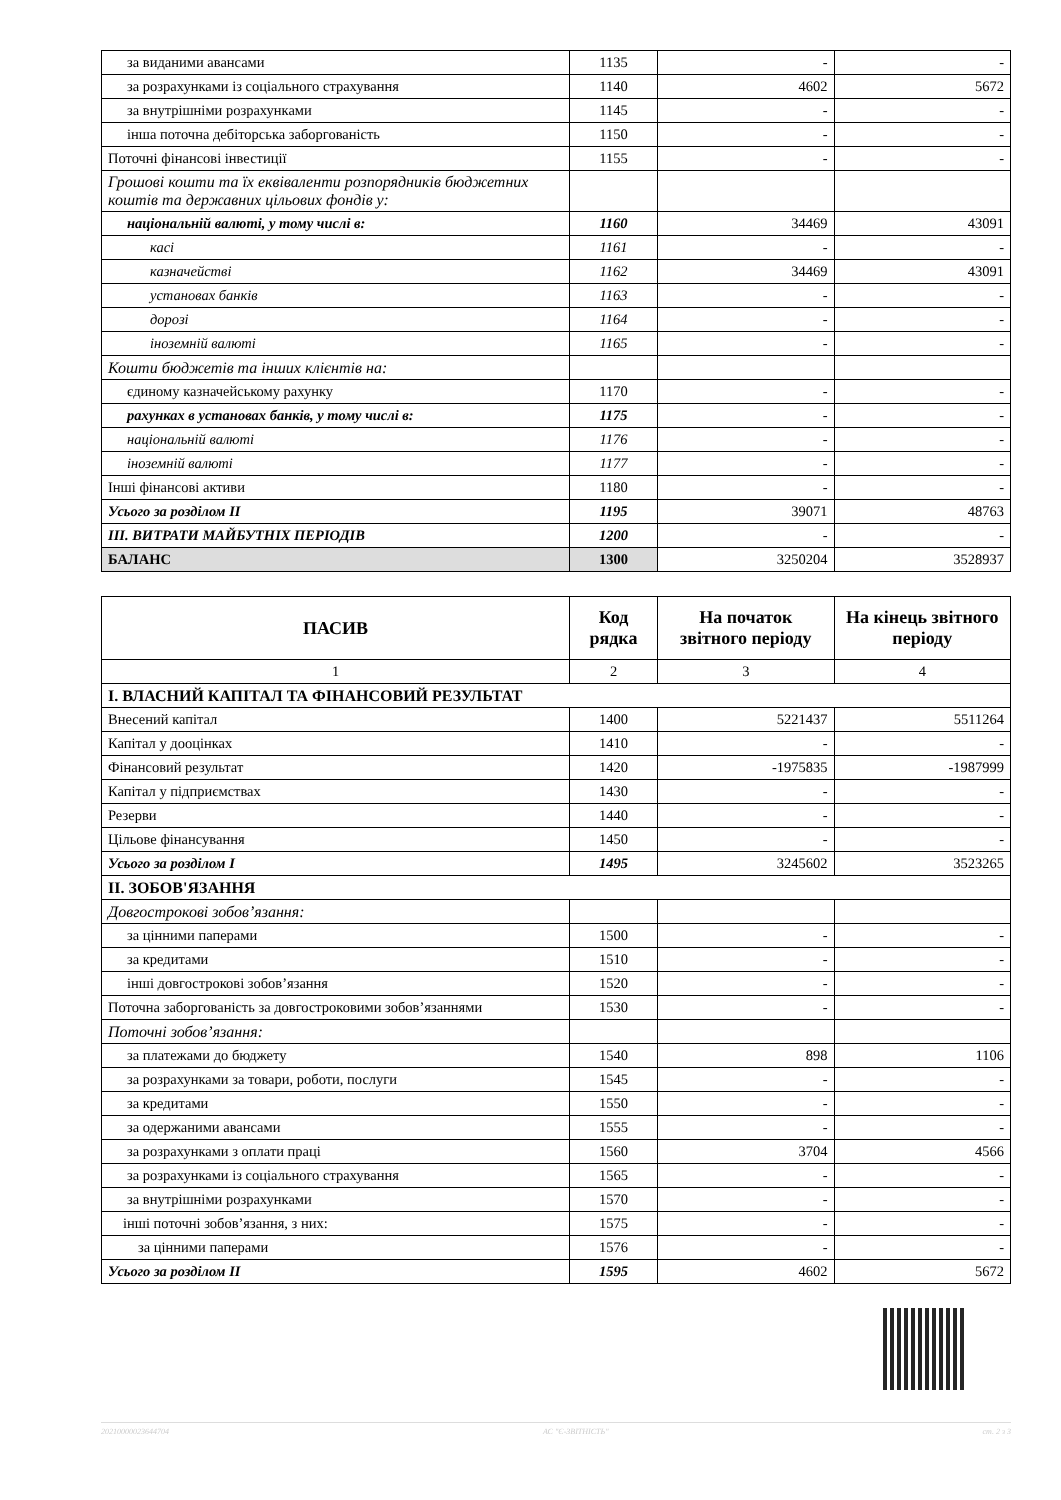| за виданими авансами | 1135 | - | - |
| за розрахунками із соціального страхування | 1140 | 4602 | 5672 |
| за внутрішніми розрахунками | 1145 | - | - |
| інша поточна дебіторська заборгованість | 1150 | - | - |
| Поточні фінансові інвестиції | 1155 | - | - |
| Грошові кошти та їх еквіваленти розпорядників бюджетних коштів та державних цільових фондів у: | | | |
| національній валюті, у тому числі в: | 1160 | 34469 | 43091 |
| касі | 1161 | - | - |
| казначействі | 1162 | 34469 | 43091 |
| установах банків | 1163 | - | - |
| дорозі | 1164 | - | - |
| іноземній валюті | 1165 | - | - |
| Кошти бюджетів та інших клієнтів на: | | | |
| єдиному казначейському рахунку | 1170 | - | - |
| рахунках в установах банків, у тому числі в: | 1175 | - | - |
| національній валюті | 1176 | - | - |
| іноземній валюті | 1177 | - | - |
| Інші фінансові активи | 1180 | - | - |
| Усього за розділом II | 1195 | 39071 | 48763 |
| III. ВИТРАТИ МАЙБУТНІХ ПЕРІОДІВ | 1200 | - | - |
| БАЛАНС | 1300 | 3250204 | 3528937 |
| ПАСИВ | Код рядка | На початок звітного періоду | На кінець звітного періоду |
| --- | --- | --- | --- |
| 1 | 2 | 3 | 4 |
| I. ВЛАСНИЙ КАПІТАЛ ТА ФІНАНСОВИЙ РЕЗУЛЬТАТ | | | |
| Внесений капітал | 1400 | 5221437 | 5511264 |
| Капітал у дооцінках | 1410 | - | - |
| Фінансовий результат | 1420 | -1975835 | -1987999 |
| Капітал у підприємствах | 1430 | - | - |
| Резерви | 1440 | - | - |
| Цільове фінансування | 1450 | - | - |
| Усього за розділом I | 1495 | 3245602 | 3523265 |
| II. ЗОБОВ'ЯЗАННЯ | | | |
| Довгострокові зобов’язання: | | | |
| за цінними паперами | 1500 | - | - |
| за кредитами | 1510 | - | - |
| інші довгострокові зобов’язання | 1520 | - | - |
| Поточна заборгованість за довгостроковими зобов’язаннями | 1530 | - | - |
| Поточні зобов’язання: | | | |
| за платежами до бюджету | 1540 | 898 | 1106 |
| за розрахунками за товари, роботи, послуги | 1545 | - | - |
| за кредитами | 1550 | - | - |
| за одержаними авансами | 1555 | - | - |
| за розрахунками з оплати праці | 1560 | 3704 | 4566 |
| за розрахунками із соціального страхування | 1565 | - | - |
| за внутрішніми розрахунками | 1570 | - | - |
| інші поточні зобов’язання, з них: | 1575 | - | - |
| за цінними паперами | 1576 | - | - |
| Усього за розділом II | 1595 | 4602 | 5672 |
20210000023644704 АС "Є-ЗВІТНІСТЬ" ст. 2 з 3